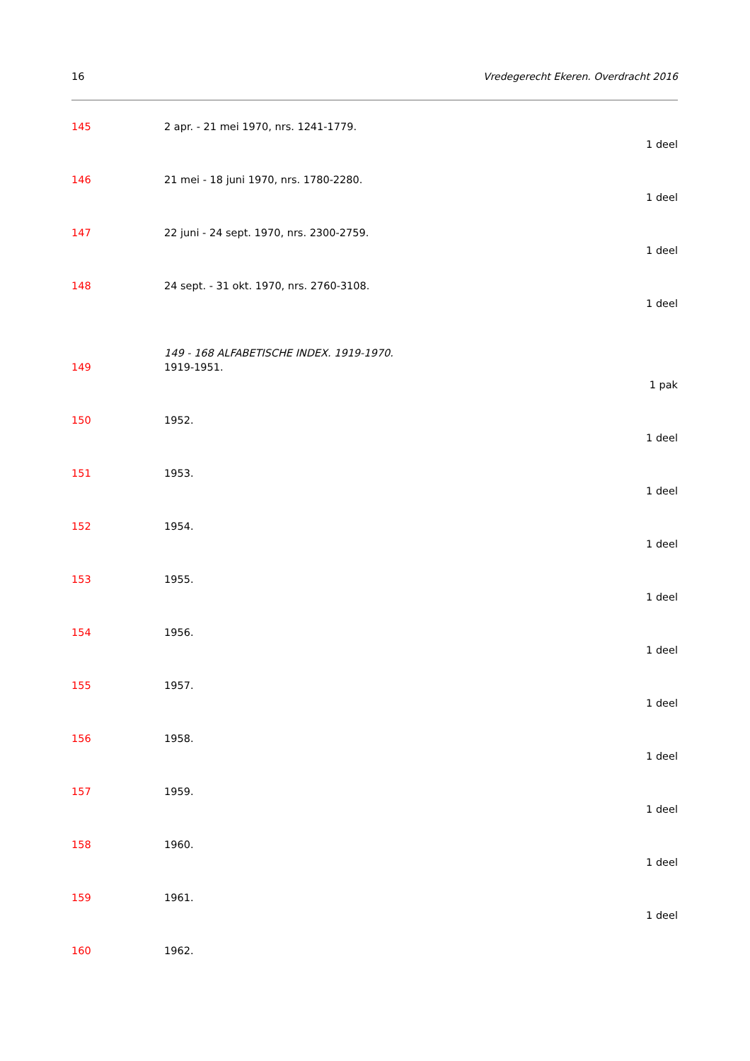16 Vredegerecht Ekeren. Overdracht 2016
145 2 apr. - 21 mei 1970, nrs. 1241-1779.
1 deel
146 21 mei - 18 juni 1970, nrs. 1780-2280.
1 deel
147 22 juni - 24 sept. 1970, nrs. 2300-2759.
1 deel
148 24 sept. - 31 okt. 1970, nrs. 2760-3108.
1 deel
149 - 168 ALFABETISCHE INDEX. 1919-1970.
149 1919-1951.
1 pak
150 1952.
1 deel
151 1953.
1 deel
152 1954.
1 deel
153 1955.
1 deel
154 1956.
1 deel
155 1957.
1 deel
156 1958.
1 deel
157 1959.
1 deel
158 1960.
1 deel
159 1961.
1 deel
160 1962.